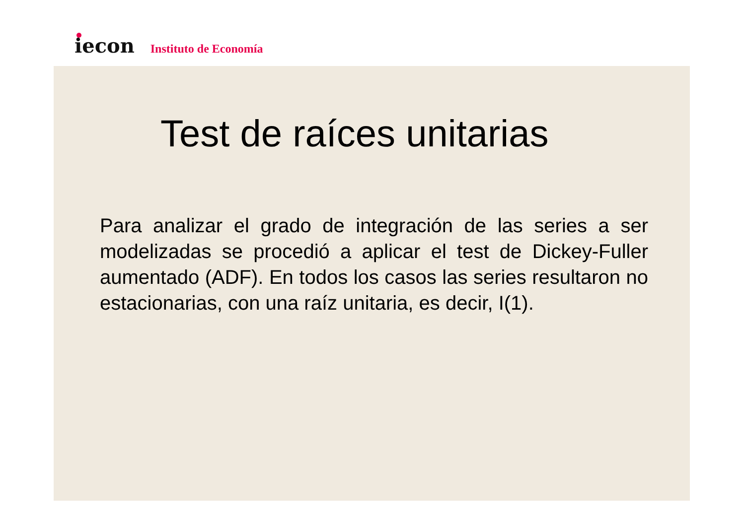iecon
Instituto de Economía
Test de raíces unitarias
Para analizar el grado de integración de las series a ser modelizadas se procedió a aplicar el test de Dickey-Fuller aumentado (ADF). En todos los casos las series resultaron no estacionarias, con una raíz unitaria, es decir, I(1).